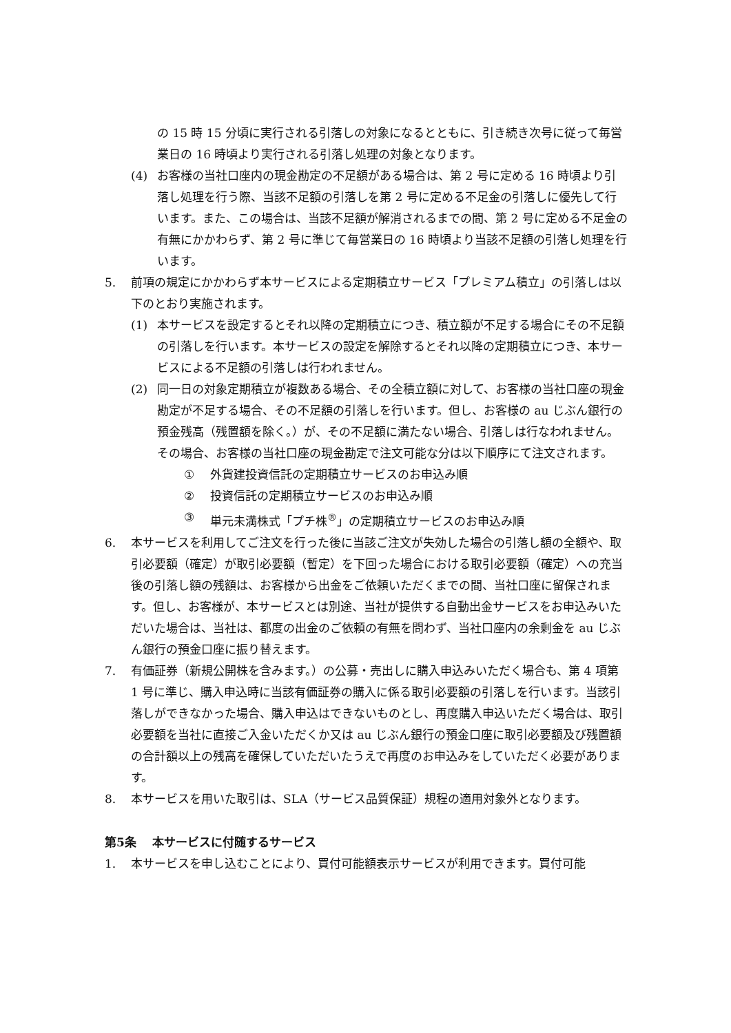の 15 時 15 分頃に実行される引落しの対象になるとともに、引き続き次号に従って毎営業日の 16 時頃より実行される引落し処理の対象となります。
(4) お客様の当社口座内の現金勘定の不足額がある場合は、第 2 号に定める 16 時頃より引落し処理を行う際、当該不足額の引落しを第 2 号に定める不足金の引落しに優先して行います。また、この場合は、当該不足額が解消されるまでの間、第 2 号に定める不足金の有無にかかわらず、第 2 号に準じて毎営業日の 16 時頃より当該不足額の引落し処理を行います。
5. 前項の規定にかかわらず本サービスによる定期積立サービス「プレミアム積立」の引落しは以下のとおり実施されます。
(1) 本サービスを設定するとそれ以降の定期積立につき、積立額が不足する場合にその不足額の引落しを行います。本サービスの設定を解除するとそれ以降の定期積立につき、本サービスによる不足額の引落しは行われません。
(2) 同一日の対象定期積立が複数ある場合、その全積立額に対して、お客様の当社口座の現金勘定が不足する場合、その不足額の引落しを行います。但し、お客様の au じぶん銀行の預金残高（残置額を除く。）が、その不足額に満たない場合、引落しは行なわれません。その場合、お客様の当社口座の現金勘定で注文可能な分は以下順序にて注文されます。
① 外貨建投資信託の定期積立サービスのお申込み順
② 投資信託の定期積立サービスのお申込み順
③ 単元未満株式「プチ株<sup>®</sup>」の定期積立サービスのお申込み順
6. 本サービスを利用してご注文を行った後に当該ご注文が失効した場合の引落し額の全額や、取引必要額（確定）が取引必要額（暫定）を下回った場合における取引必要額（確定）への充当後の引落し額の残額は、お客様から出金をご依頼いただくまでの間、当社口座に留保されます。但し、お客様が、本サービスとは別途、当社が提供する自動出金サービスをお申込みいただいた場合は、当社は、都度の出金のご依頼の有無を問わず、当社口座内の余剰金を au じぶん銀行の預金口座に振り替えます。
7. 有価証券（新規公開株を含みます。）の公募・売出しに購入申込みいただく場合も、第 4 項第 1 号に準じ、購入申込時に当該有価証券の購入に係る取引必要額の引落しを行います。当該引落しができなかった場合、購入申込はできないものとし、再度購入申込いただく場合は、取引必要額を当社に直接ご入金いただくか又は au じぶん銀行の預金口座に取引必要額及び残置額の合計額以上の残高を確保していただいたうえで再度のお申込みをしていただく必要があります。
8. 本サービスを用いた取引は、SLA（サービス品質保証）規程の適用対象外となります。
第5条　 本サービスに付随するサービス
1. 本サービスを申し込むことにより、買付可能額表示サービスが利用できます。買付可能